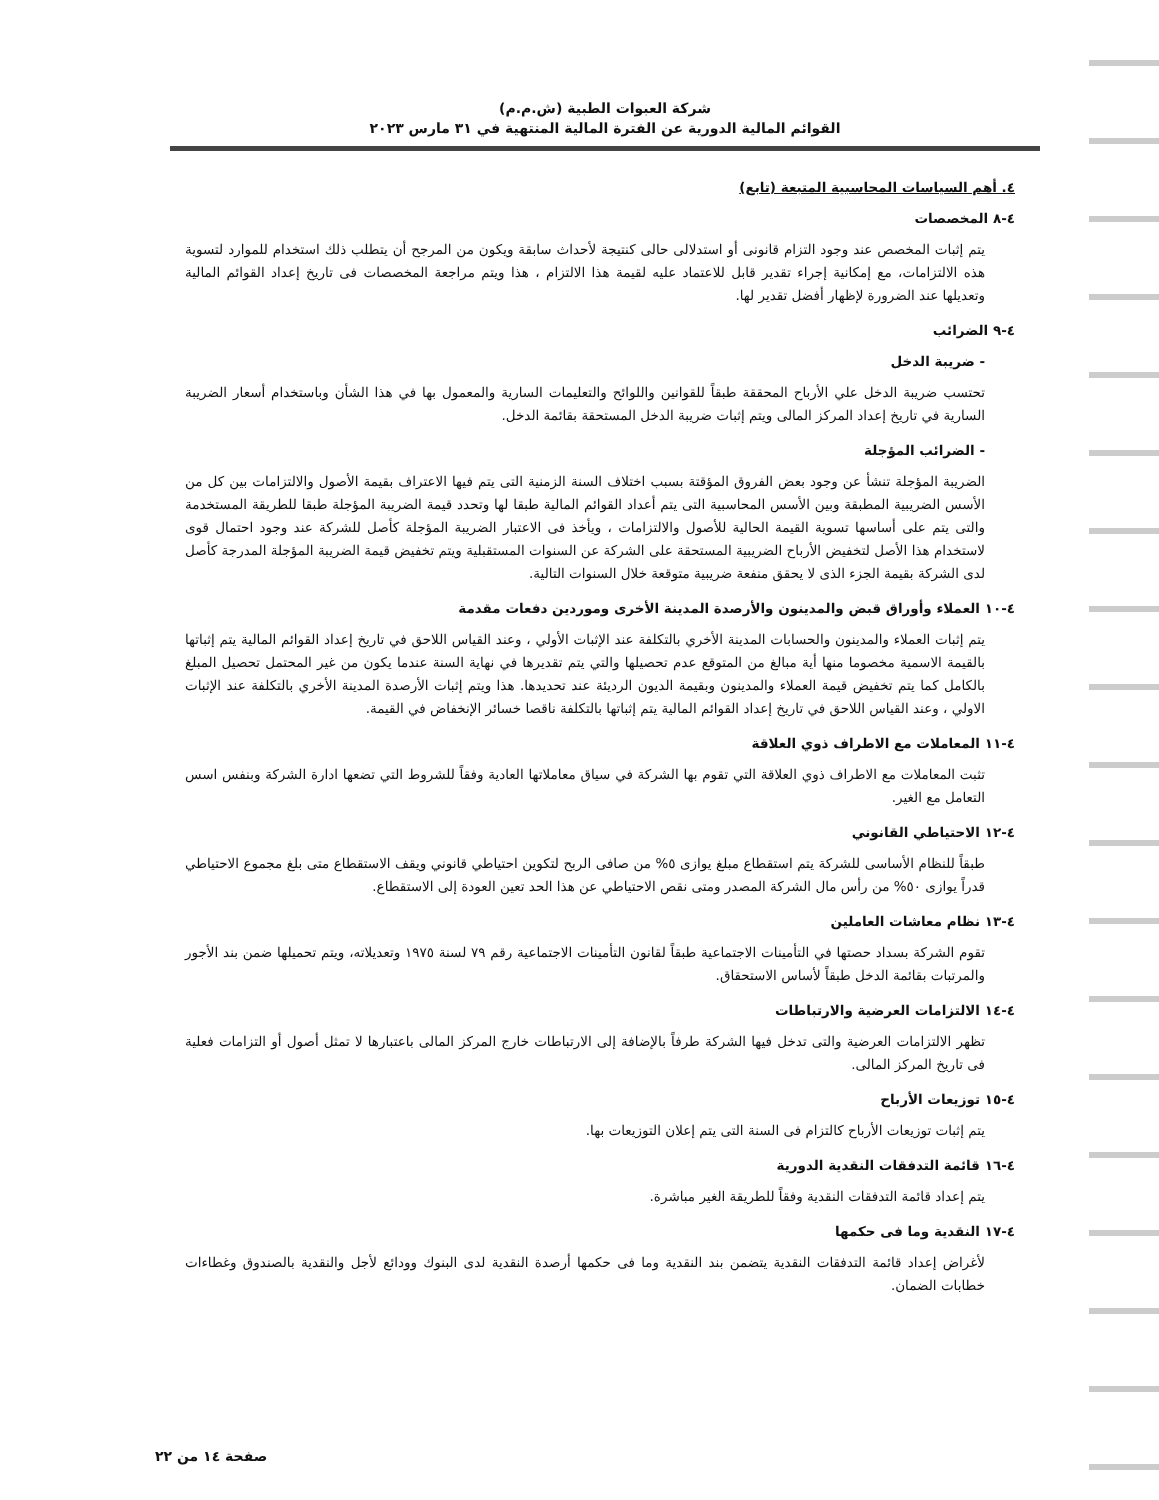شركة العبوات الطبية (ش.م.م)
القوائم المالية الدورية عن الفترة المالية المنتهية في ٣١ مارس ٢٠٢٣
٤. أهم السياسات المحاسبية المتبعة (تابع)
٤-٨ المخصصات
يتم إثبات المخصص عند وجود التزام قانونى أو استدلالى حالى كنتيجة لأحداث سابقة ويكون من المرجح أن يتطلب ذلك استخدام للموارد لتسوية هذه الالتزامات، مع إمكانية إجراء تقدير قابل للاعتماد عليه لقيمة هذا الالتزام ، هذا ويتم مراجعة المخصصات فى تاريخ إعداد القوائم المالية وتعديلها عند الضرورة لإظهار أفضل تقدير لها.
٤-٩ الضرائب
- ضريبة الدخل
تحتسب ضريبة الدخل علي الأرباح المحققة طبقاً للقوانين واللوائح والتعليمات السارية والمعمول بها في هذا الشأن وباستخدام أسعار الضريبة السارية في تاريخ إعداد المركز المالى ويتم إثبات ضريبة الدخل المستحقة بقائمة الدخل.
- الضرائب المؤجلة
الضريبة المؤجلة تنشأ عن وجود بعض الفروق المؤقتة بسبب اختلاف السنة الزمنية التى يتم فيها الاعتراف بقيمة الأصول والالتزامات بين كل من الأسس الضريبية المطبقة وبين الأسس المحاسبية التى يتم أعداد القوائم المالية طبقا لها وتحدد قيمة الضريبة المؤجلة طبقا للطريقة المستخدمة والتى يتم على أساسها تسوية القيمة الحالية للأصول والالتزامات ، ويأخذ فى الاعتبار الضريبة المؤجلة كأصل للشركة عند وجود احتمال قوى لاستخدام هذا الأصل لتخفيض الأرباح الضريبية المستحقة على الشركة عن السنوات المستقبلية ويتم تخفيض قيمة الضريبة المؤجلة المدرجة كأصل لدى الشركة بقيمة الجزء الذى لا يحقق منفعة ضريبية متوقعة خلال السنوات التالية.
٤-١٠ العملاء وأوراق قبض والمدينون والأرصدة المدينة الأخرى وموردين دفعات مقدمة
يتم إثبات العملاء والمدينون والحسابات المدينة الأخري بالتكلفة عند الإثبات الأولي ، وعند القياس اللاحق في تاريخ إعداد القوائم المالية يتم إثباتها بالقيمة الاسمية مخصوما منها أية مبالغ من المتوقع عدم تحصيلها والتي يتم تقديرها في نهاية السنة عندما يكون من غير المحتمل تحصيل المبلغ بالكامل كما يتم تخفيض قيمة العملاء والمدينون وبقيمة الديون الرديئة عند تحديدها. هذا ويتم إثبات الأرصدة المدينة الأخري بالتكلفة عند الإثبات الاولي ، وعند القياس اللاحق في تاريخ إعداد القوائم المالية يتم إثباتها بالتكلفة ناقصا خسائر الإنخفاض في القيمة.
٤-١١ المعاملات مع الاطراف ذوي العلاقة
تثبت المعاملات مع الاطراف ذوي العلاقة التي تقوم بها الشركة في سياق معاملاتها العادية وفقاً للشروط التي تضعها ادارة الشركة وبنفس اسس التعامل مع الغير.
٤-١٢ الاحتياطي القانوني
طبقاً للنظام الأساسى للشركة يتم استقطاع مبلغ يوازى ٥% من صافى الربح لتكوين احتياطي قانوني ويقف الاستقطاع متى بلغ مجموع الاحتياطي قدراً يوازى ٥٠% من رأس مال الشركة المصدر ومتى نقص الاحتياطي عن هذا الحد تعين العودة إلى الاستقطاع.
٤-١٣ نظام معاشات العاملين
تقوم الشركة بسداد حصتها في التأمينات الاجتماعية طبقاً لقانون التأمينات الاجتماعية رقم ٧٩ لسنة ١٩٧٥ وتعديلاته، ويتم تحميلها ضمن بند الأجور والمرتبات بقائمة الدخل طبقاً لأساس الاستحقاق.
٤-١٤ الالتزامات العرضية والارتباطات
تظهر الالتزامات العرضية والتى تدخل فيها الشركة طرفاً بالإضافة إلى الارتباطات خارج المركز المالى باعتبارها لا تمثل أصول أو التزامات فعلية فى تاريخ المركز المالى.
٤-١٥ توزيعات الأرباح
يتم إثبات توزيعات الأرباح كالتزام فى السنة التى يتم إعلان التوزيعات بها.
٤-١٦ قائمة التدفقات النقدية الدورية
يتم إعداد قائمة التدفقات النقدية وفقاً للطريقة الغير مباشرة.
٤-١٧ النقدية وما فى حكمها
لأغراض إعداد قائمة التدفقات النقدية يتضمن بند النقدية وما فى حكمها أرصدة النقدية لدى البنوك وودائع لأجل والنقدية بالصندوق وغطاءات خطابات الضمان.
صفحة ١٤ من ٢٢